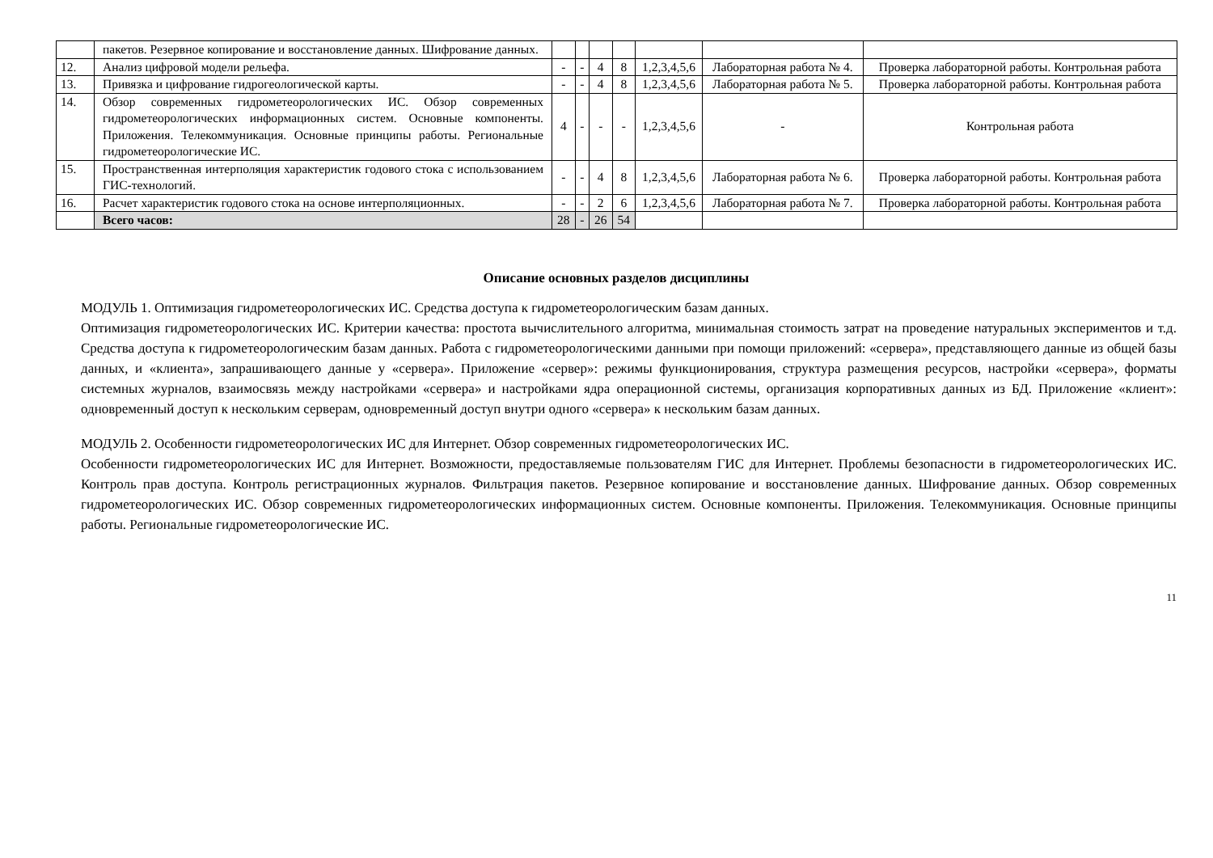| | пакетов. Резервное копирование и восстановление данных. Шифрование данных. | | | | | | | |
| 12. | Анализ цифровой модели рельефа. | - | - | 4 | 8 | 1,2,3,4,5,6 | Лабораторная работа № 4. | Проверка лабораторной работы. Контрольная работа |
| 13. | Привязка и цифрование гидрогеологической карты. | - | - | 4 | 8 | 1,2,3,4,5,6 | Лабораторная работа № 5. | Проверка лабораторной работы. Контрольная работа |
| 14. | Обзор современных гидрометеорологических ИС. Обзор современных гидрометеорологических информационных систем. Основные компоненты. Приложения. Телекоммуникация. Основные принципы работы. Региональные гидрометеорологические ИС. | 4 | - | - | - | 1,2,3,4,5,6 | - | Контрольная работа |
| 15. | Пространственная интерполяция характеристик годового стока с использованием ГИС-технологий. | - | - | 4 | 8 | 1,2,3,4,5,6 | Лабораторная работа № 6. | Проверка лабораторной работы. Контрольная работа |
| 16. | Расчет характеристик годового стока на основе интерполяционных. | - | - | 2 | 6 | 1,2,3,4,5,6 | Лабораторная работа № 7. | Проверка лабораторной работы. Контрольная работа |
| | Всего часов: | 28 | - | 26 | 54 | | | |
Описание основных разделов дисциплины
МОДУЛЬ 1. Оптимизация гидрометеорологических ИС. Средства доступа к гидрометеорологическим базам данных.
Оптимизация гидрометеорологических ИС. Критерии качества: простота вычислительного алгоритма, минимальная стоимость затрат на проведение натуральных экспериментов и т.д. Средства доступа к гидрометеорологическим базам данных. Работа с гидрометеорологическими данными при помощи приложений: «сервера», представляющего данные из общей базы данных, и «клиента», запрашивающего данные у «сервера». Приложение «сервер»: режимы функционирования, структура размещения ресурсов, настройки «сервера», форматы системных журналов, взаимосвязь между настройками «сервера» и настройками ядра операционной системы, организация корпоративных данных из БД. Приложение «клиент»: одновременный доступ к нескольким серверам, одновременный доступ внутри одного «сервера» к нескольким базам данных.
МОДУЛЬ 2. Особенности гидрометеорологических ИС для Интернет. Обзор современных гидрометеорологических ИС.
Особенности гидрометеорологических ИС для Интернет. Возможности, предоставляемые пользователям ГИС для Интернет. Проблемы безопасности в гидрометеорологических ИС. Контроль прав доступа. Контроль регистрационных журналов. Фильтрация пакетов. Резервное копирование и восстановление данных. Шифрование данных. Обзор современных гидрометеорологических ИС. Обзор современных гидрометеорологических информационных систем. Основные компоненты. Приложения. Телекоммуникация. Основные принципы работы. Региональные гидрометеорологические ИС.
11